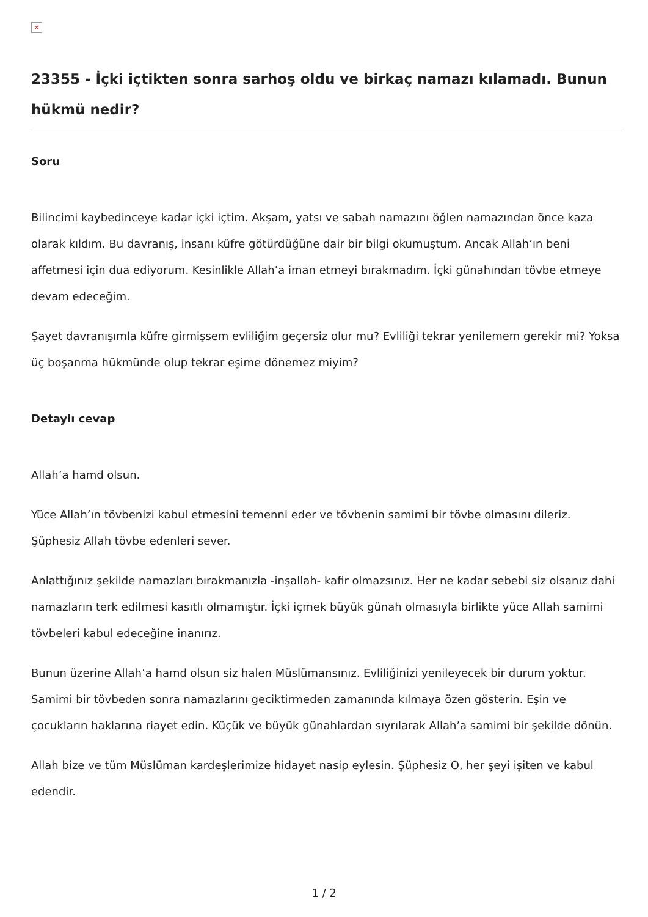×
23355 - İçki içtikten sonra sarhoş oldu ve birkaç namazı kılamadı. Bunun hükmü nedir?
Soru
Bilincimi kaybedinceye kadar içki içtim. Akşam, yatsı ve sabah namazını öğlen namazından önce kaza olarak kıldım. Bu davranış, insanı küfre götürdüğüne dair bir bilgi okumuştum. Ancak Allah’ın beni affetmesi için dua ediyorum. Kesinlikle Allah’a iman etmeyi bırakmadım. İçki günahından tövbe etmeye devam edeceğim.
Şayet davranışımla küfre girmişsem evliliğim geçersiz olur mu? Evliliği tekrar yenilemem gerekir mi? Yoksa üç boşanma hükmünde olup tekrar eşime dönemez miyim?
Detaylı cevap
Allah’a hamd olsun.
Yüce Allah’ın tövbenizi kabul etmesini temenni eder ve tövbenin samimi bir tövbe olmasını dileriz. Şüphesiz Allah tövbe edenleri sever.
Anlattığınız şekilde namazları bırakmanızla -inşallah- kafir olmazsınız. Her ne kadar sebebi siz olsanız dahi namazların terk edilmesi kasıtlı olmamıştır. İçki içmek büyük günah olmasıyla birlikte yüce Allah samimi tövbeleri kabul edeceğine inanırız.
Bunun üzerine Allah’a hamd olsun siz halen Müslümansınız. Evliliğinizi yenileyecek bir durum yoktur. Samimi bir tövbeden sonra namazlarını geciktirmeden zamanında kılmaya özen gösterin. Eşin ve çocukların haklarına riayet edin. Küçük ve büyük günahlardan sıyrılarak Allah’a samimi bir şekilde dönün.
Allah bize ve tüm Müslüman kardeşlerimize hidayet nasip eylesin. Şüphesiz O, her şeyi işiten ve kabul edendir.
1 / 2